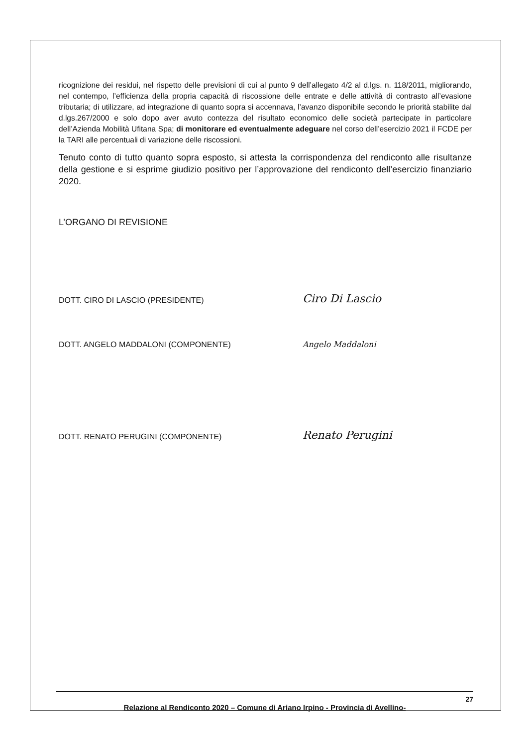ricognizione dei residui, nel rispetto delle previsioni di cui al punto 9 dell’allegato 4/2 al d.lgs. n. 118/2011, migliorando, nel contempo, l’efficienza della propria capacità di riscossione delle entrate e delle attività di contrasto all’evasione tributaria; di utilizzare, ad integrazione di quanto sopra si accennava, l’avanzo disponibile secondo le priorità stabilite dal d.lgs.267/2000 e solo dopo aver avuto contezza del risultato economico delle società partecipate in particolare dell’Azienda Mobilità Ufitana Spa; di monitorare ed eventualmente adeguare nel corso dell’esercizio 2021 il FCDE per la TARI alle percentuali di variazione delle riscossioni.
Tenuto conto di tutto quanto sopra esposto, si attesta la corrispondenza del rendiconto alle risultanze della gestione e si esprime giudizio positivo per l’approvazione del rendiconto dell’esercizio finanziario 2020.
L’ORGANO DI REVISIONE
DOTT. CIRO DI LASCIO (PRESIDENTE)
Ciro Di Lascio
DOTT. ANGELO MADDALONI (COMPONENTE)
Angelo Maddaloni
DOTT. RENATO PERUGINI (COMPONENTE)
Renato Perugini
27
Relazione al Rendiconto 2020 – Comune di Ariano Irpino - Provincia di Avellino-